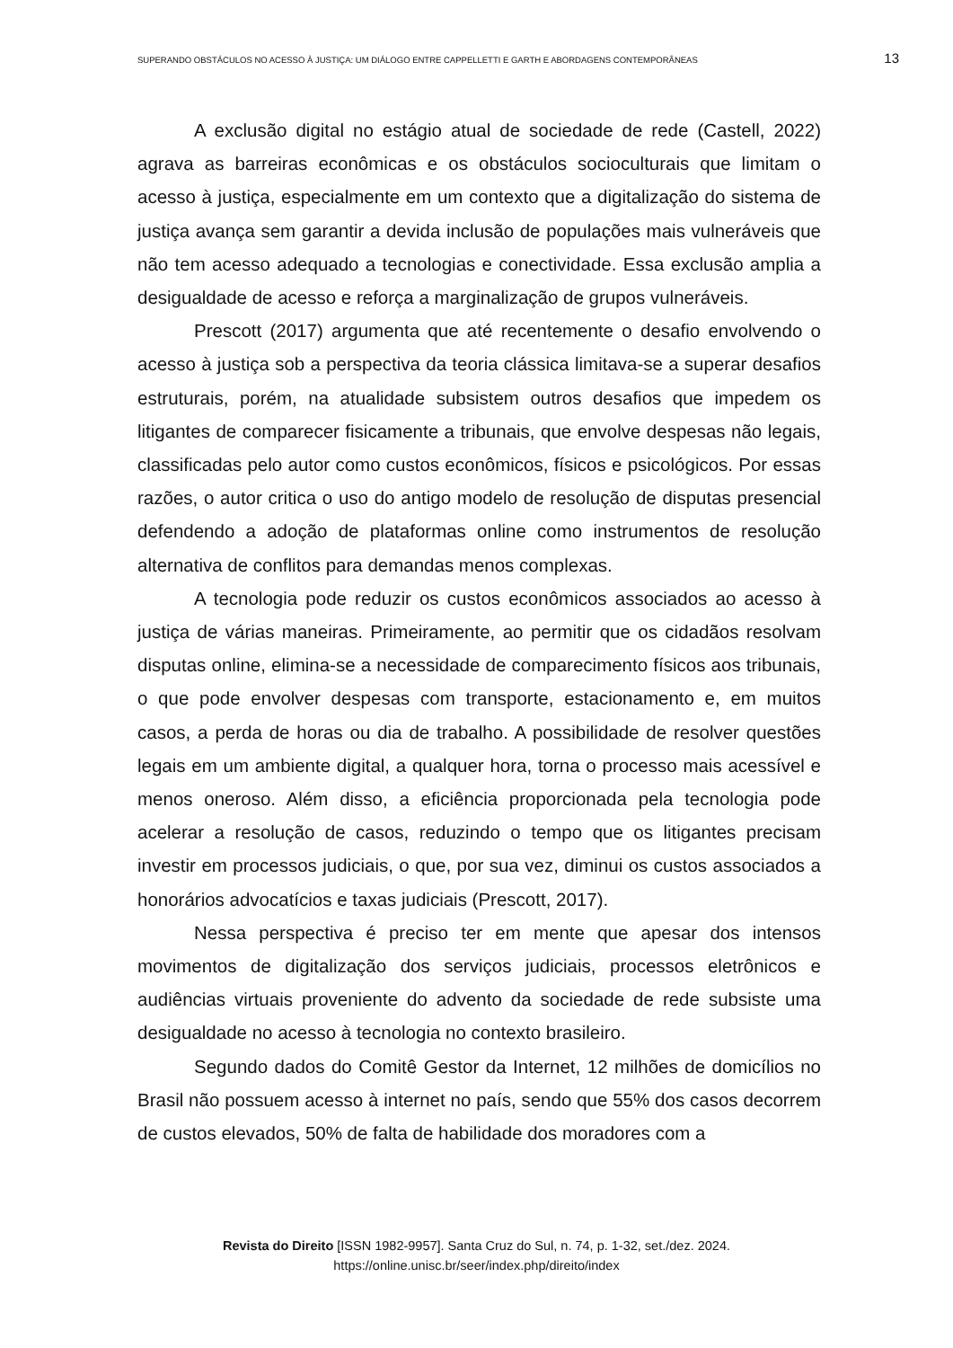SUPERANDO OBSTÁCULOS NO ACESSO À JUSTIÇA: UM DIÁLOGO ENTRE CAPPELLETTI E GARTH E ABORDAGENS CONTEMPORÂNEAS 13
A exclusão digital no estágio atual de sociedade de rede (Castell, 2022) agrava as barreiras econômicas e os obstáculos socioculturais que limitam o acesso à justiça, especialmente em um contexto que a digitalização do sistema de justiça avança sem garantir a devida inclusão de populações mais vulneráveis que não tem acesso adequado a tecnologias e conectividade. Essa exclusão amplia a desigualdade de acesso e reforça a marginalização de grupos vulneráveis.
Prescott (2017) argumenta que até recentemente o desafio envolvendo o acesso à justiça sob a perspectiva da teoria clássica limitava-se a superar desafios estruturais, porém, na atualidade subsistem outros desafios que impedem os litigantes de comparecer fisicamente a tribunais, que envolve despesas não legais, classificadas pelo autor como custos econômicos, físicos e psicológicos. Por essas razões, o autor critica o uso do antigo modelo de resolução de disputas presencial defendendo a adoção de plataformas online como instrumentos de resolução alternativa de conflitos para demandas menos complexas.
A tecnologia pode reduzir os custos econômicos associados ao acesso à justiça de várias maneiras. Primeiramente, ao permitir que os cidadãos resolvam disputas online, elimina-se a necessidade de comparecimento físicos aos tribunais, o que pode envolver despesas com transporte, estacionamento e, em muitos casos, a perda de horas ou dia de trabalho. A possibilidade de resolver questões legais em um ambiente digital, a qualquer hora, torna o processo mais acessível e menos oneroso. Além disso, a eficiência proporcionada pela tecnologia pode acelerar a resolução de casos, reduzindo o tempo que os litigantes precisam investir em processos judiciais, o que, por sua vez, diminui os custos associados a honorários advocatícios e taxas judiciais (Prescott, 2017).
Nessa perspectiva é preciso ter em mente que apesar dos intensos movimentos de digitalização dos serviços judiciais, processos eletrônicos e audiências virtuais proveniente do advento da sociedade de rede subsiste uma desigualdade no acesso à tecnologia no contexto brasileiro.
Segundo dados do Comitê Gestor da Internet, 12 milhões de domicílios no Brasil não possuem acesso à internet no país, sendo que 55% dos casos decorrem de custos elevados, 50% de falta de habilidade dos moradores com a
Revista do Direito [ISSN 1982-9957]. Santa Cruz do Sul, n. 74, p. 1-32, set./dez. 2024.
https://online.unisc.br/seer/index.php/direito/index